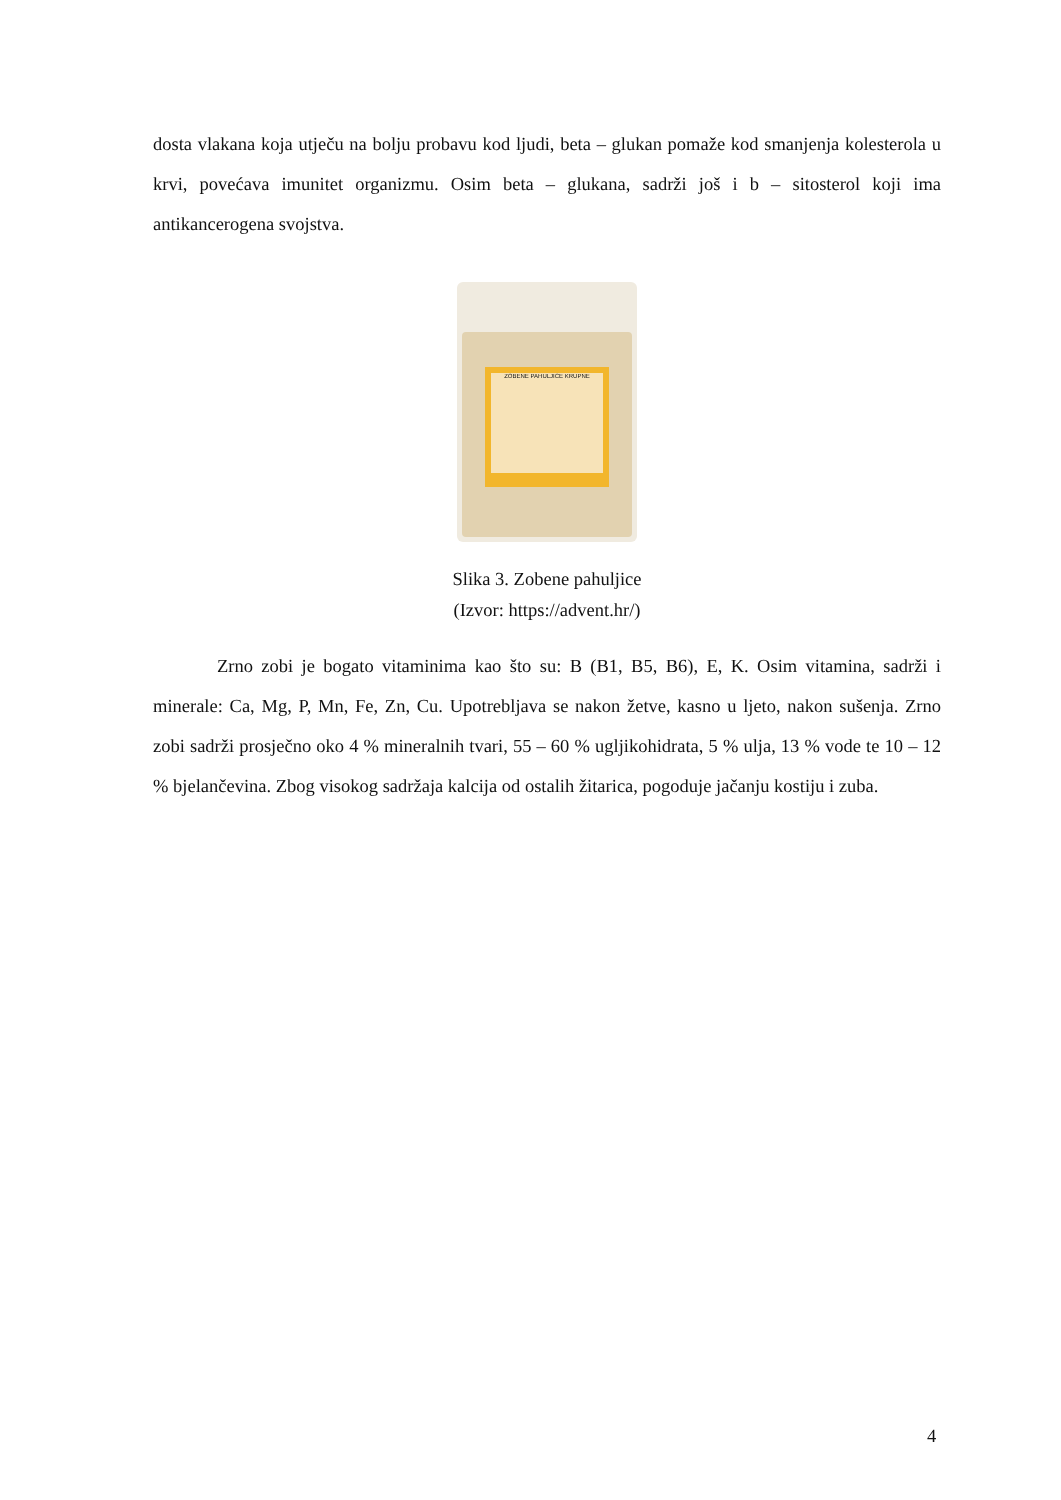dosta vlakana koja utječu na bolju probavu kod ljudi, beta – glukan pomaže kod smanjenja kolesterola u krvi, povećava imunitet organizmu. Osim beta – glukana, sadrži još i b – sitosterol koji ima antikancerogena svojstva.
ZOBENE PAHULJICE KRUPNE
Slika 3. Zobene pahuljice
(Izvor: https://advent.hr/)
Zrno zobi je bogato vitaminima kao što su: B (B1, B5, B6), E, K. Osim vitamina, sadrži i minerale: Ca, Mg, P, Mn, Fe, Zn, Cu. Upotrebljava se nakon žetve, kasno u ljeto, nakon sušenja. Zrno zobi sadrži prosječno oko 4 % mineralnih tvari, 55 – 60 % ugljikohidrata, 5 % ulja, 13 % vode te 10 – 12 % bjelančevina. Zbog visokog sadržaja kalcija od ostalih žitarica, pogoduje jačanju kostiju i zuba.
4